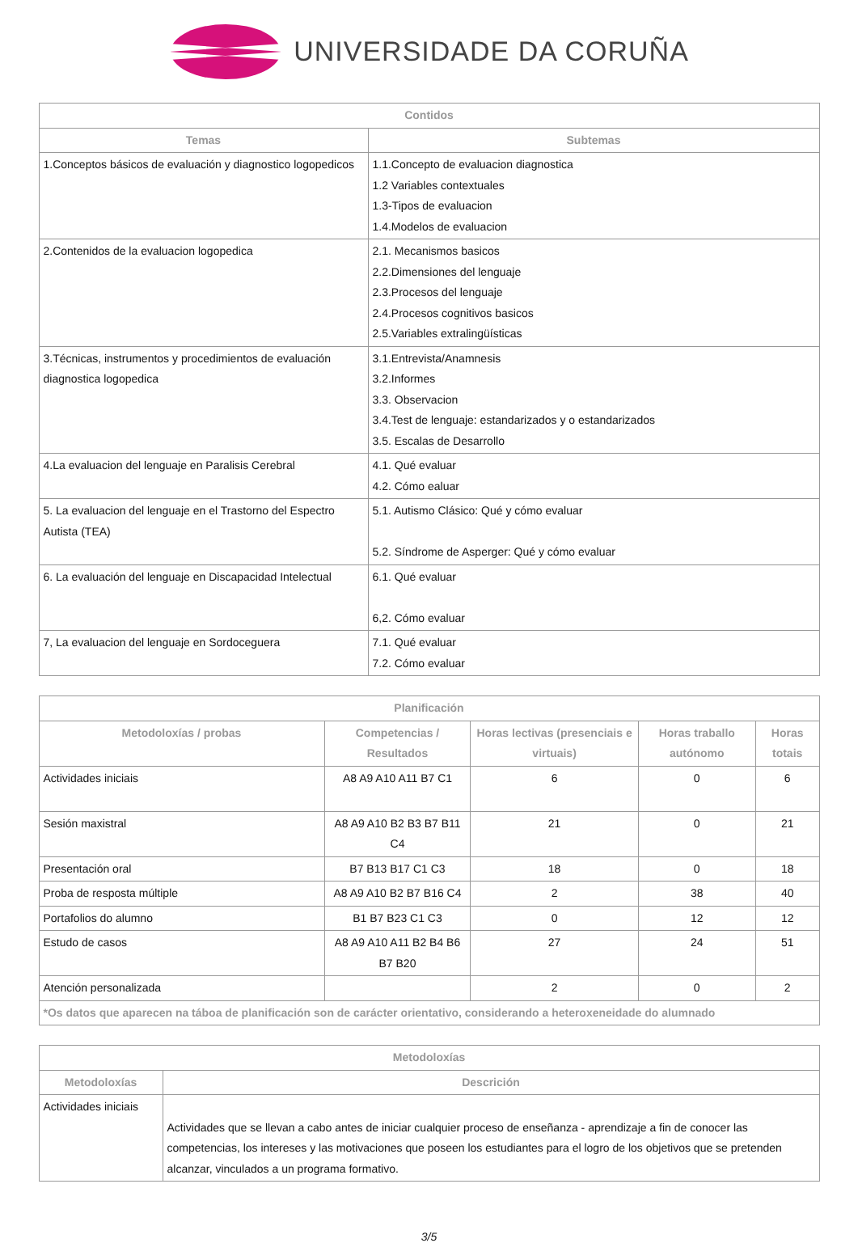UNIVERSIDADE DA CORUÑA
| Contidos | |
| --- | --- |
| Temas | Subtemas |
| 1.Conceptos básicos de evaluación y diagnostico logopedicos | 1.1.Concepto de evaluacion diagnostica 1.2 Variables contextuales 1.3-Tipos de evaluacion 1.4.Modelos de evaluacion |
| 2.Contenidos de la evaluacion logopedica | 2.1. Mecanismos basicos 2.2.Dimensiones del lenguaje 2.3.Procesos del lenguaje 2.4.Procesos cognitivos basicos 2.5.Variables extralingüísticas |
| 3.Técnicas, instrumentos y procedimientos de evaluación diagnostica logopedica | 3.1.Entrevista/Anamnesis 3.2.Informes 3.3. Observacion 3.4.Test de lenguaje: estandarizados y o estandarizados 3.5. Escalas de Desarrollo |
| 4.La evaluacion del lenguaje en Paralisis Cerebral | 4.1. Qué evaluar 4.2. Cómo ealuar |
| 5. La evaluacion del lenguaje en el Trastorno del Espectro Autista (TEA) | 5.1. Autismo Clásico: Qué y cómo evaluar 5.2. Síndrome de Asperger: Qué y cómo evaluar |
| 6. La evaluación del lenguaje en Discapacidad Intelectual | 6.1. Qué evaluar 6,2. Cómo evaluar |
| 7, La evaluacion del lenguaje en Sordoceguera | 7.1. Qué evaluar 7.2. Cómo evaluar |
| Planificación | | | | |
| --- | --- | --- | --- | --- |
| Metodoloxías / probas | Competencias / Resultados | Horas lectivas (presenciais e virtuais) | Horas traballo autónomo | Horas totais |
| Actividades iniciais | A8 A9 A10 A11 B7 C1 | 6 | 0 | 6 |
| Sesión maxistral | A8 A9 A10 B2 B3 B7 B11 C4 | 21 | 0 | 21 |
| Presentación oral | B7 B13 B17 C1 C3 | 18 | 0 | 18 |
| Proba de resposta múltiple | A8 A9 A10 B2 B7 B16 C4 | 2 | 38 | 40 |
| Portafolios do alumno | B1 B7 B23 C1 C3 | 0 | 12 | 12 |
| Estudo de casos | A8 A9 A10 A11 B2 B4 B6 B7 B20 | 27 | 24 | 51 |
| Atención personalizada | | 2 | 0 | 2 |
| *Os datos que aparecen na táboa de planificación son de carácter orientativo, considerando a heteroxeneidade do alumnado | | | | |
| Metodoloxías | |
| --- | --- |
| Metodoloxías | Descrición |
| Actividades iniciais | Actividades que se llevan a cabo antes de iniciar cualquier proceso de enseñanza - aprendizaje a fin de conocer las competencias, los intereses y las motivaciones que poseen los estudiantes para el logro de los objetivos que se pretenden alcanzar, vinculados a un programa formativo. |
3/5